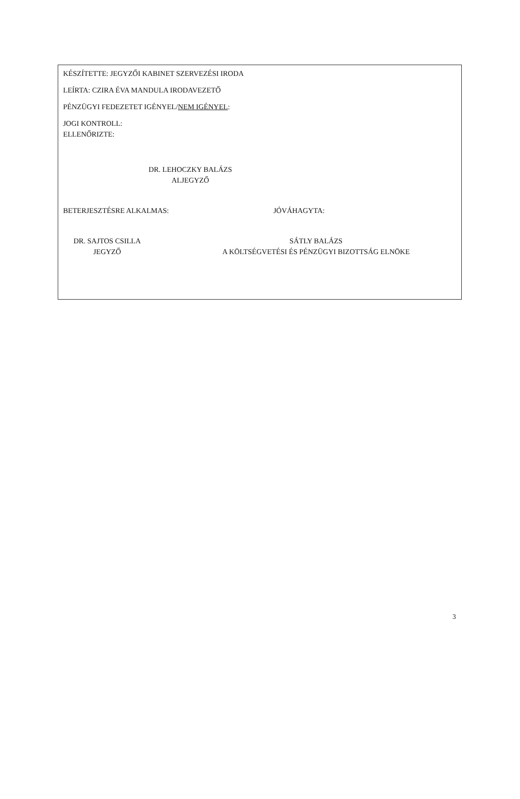KÉSZÍTETTE: JEGYZŐI KABINET SZERVEZÉSI IRODA
LEÍRTA: CZIRA ÉVA MANDULA IRODAVEZETŐ
PÉNZÜGYI FEDEZETET IGÉNYEL/NEM IGÉNYEL:
JOGI KONTROLL:
ELLENŐRIZTE:
DR. LEHOCZKY BALÁZS
ALJEGYZŐ
BETERJESZTÉSRE ALKALMAS:
DR. SAJTOS CSILLA
JEGYZŐ
JÓVÁHAGYTA:
SÁTLY BALÁZS
A KÖLTSÉGVETÉSI ÉS PÉNZÜGYI BIZOTTSÁG ELNÖKE
3